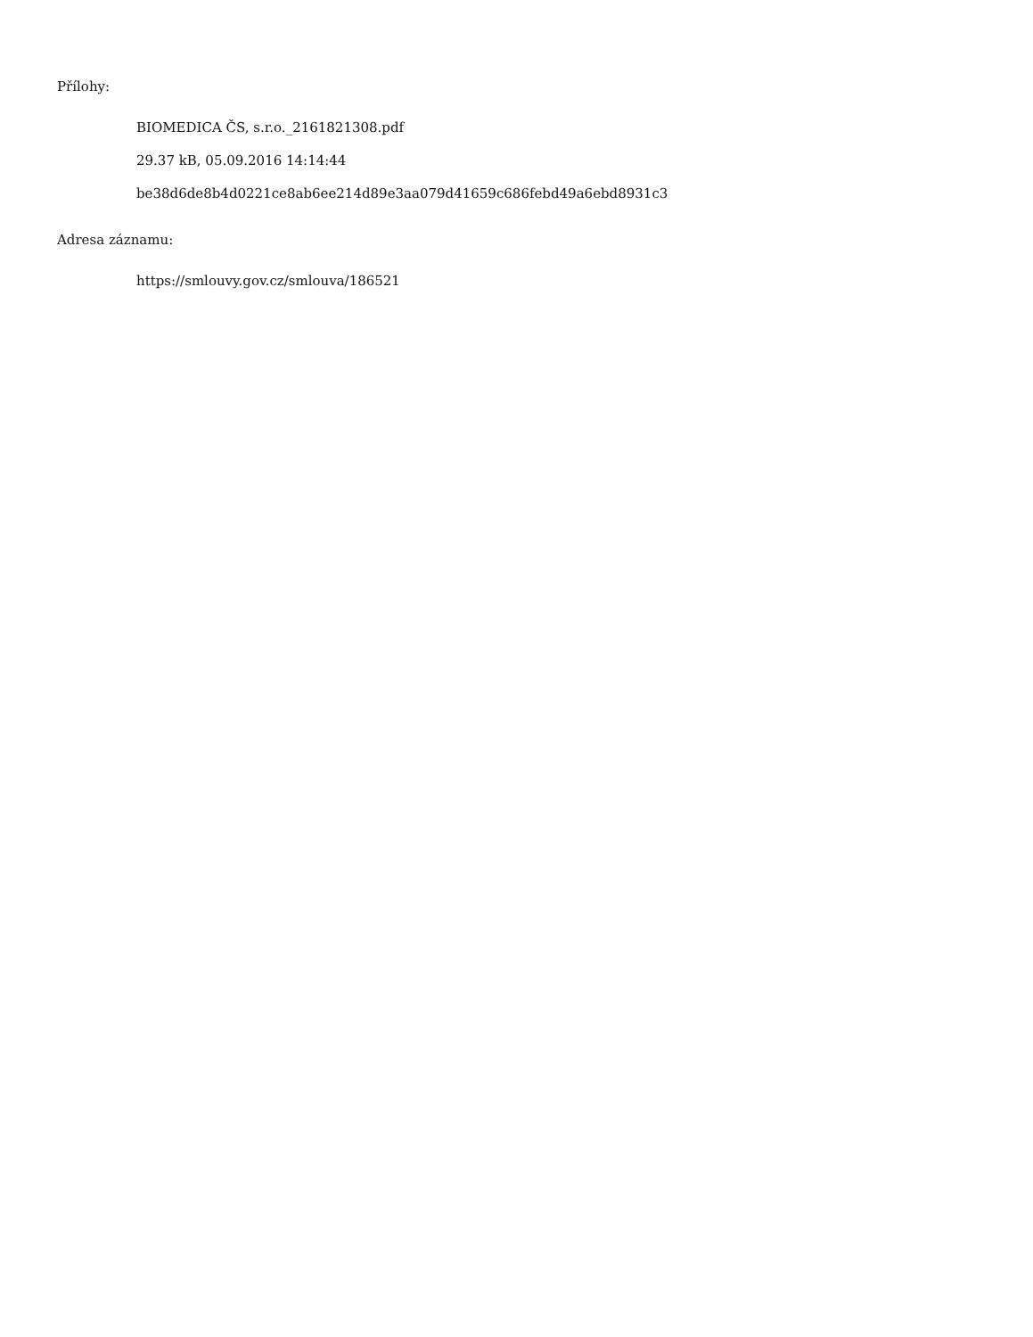Přílohy:
BIOMEDICA ČS, s.r.o._2161821308.pdf
29.37 kB, 05.09.2016 14:14:44
be38d6de8b4d0221ce8ab6ee214d89e3aa079d41659c686febd49a6ebd8931c3
Adresa záznamu:
https://smlouvy.gov.cz/smlouva/186521